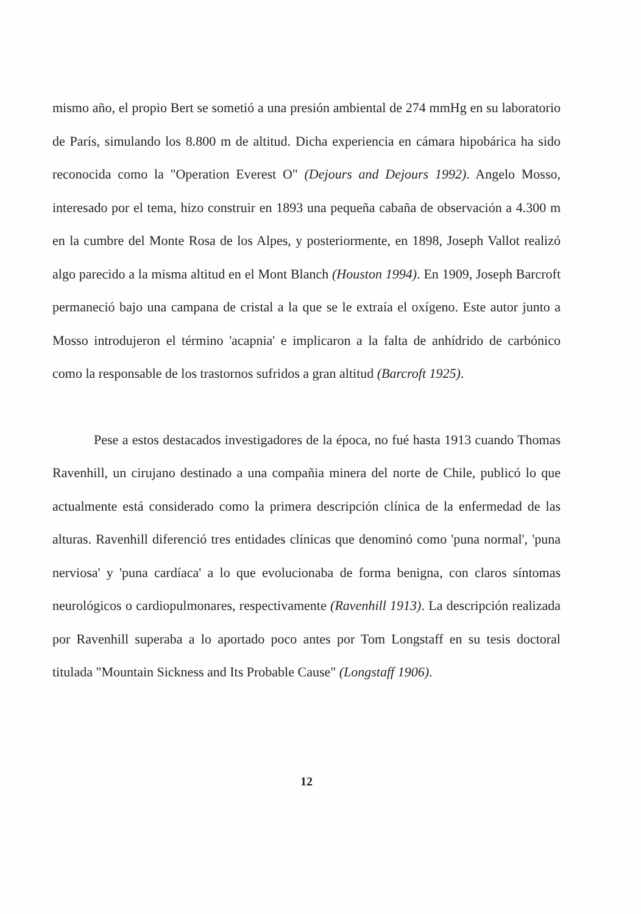mismo año, el propio Bert se sometió a una presión ambiental de 274 mmHg en su laboratorio de París, simulando los 8.800 m de altitud. Dicha experiencia en cámara hipobárica ha sido reconocida como la "Operation Everest O" (Dejours and Dejours 1992). Angelo Mosso, interesado por el tema, hizo construir en 1893 una pequeña cabaña de observación a 4.300 m en la cumbre del Monte Rosa de los Alpes, y posteriormente, en 1898, Joseph Vallot realizó algo parecido a la misma altitud en el Mont Blanch (Houston 1994). En 1909, Joseph Barcroft permaneció bajo una campana de cristal a la que se le extraía el oxígeno. Este autor junto a Mosso introdujeron el término 'acapnia' e implicaron a la falta de anhídrido de carbónico como la responsable de los trastornos sufridos a gran altitud (Barcroft 1925).
Pese a estos destacados investigadores de la época, no fué hasta 1913 cuando Thomas Ravenhill, un cirujano destinado a una compañia minera del norte de Chile, publicó lo que actualmente está considerado como la primera descripción clínica de la enfermedad de las alturas. Ravenhill diferenció tres entidades clínicas que denominó como 'puna normal', 'puna nerviosa' y 'puna cardíaca' a lo que evolucionaba de forma benigna, con claros síntomas neurológicos o cardiopulmonares, respectivamente (Ravenhill 1913). La descripción realizada por Ravenhill superaba a lo aportado poco antes por Tom Longstaff en su tesis doctoral titulada "Mountain Sickness and Its Probable Cause" (Longstaff 1906).
12